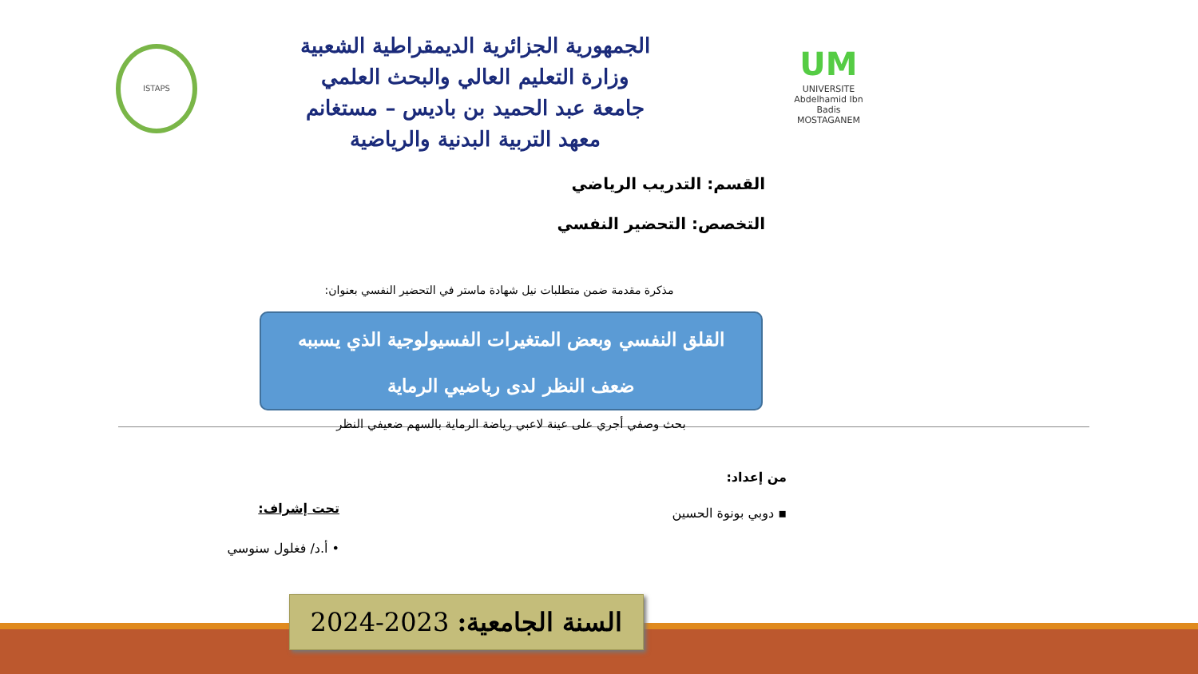ISTAPS
الجمهورية الجزائرية الديمقراطية الشعبية
وزارة التعليم العالي والبحث العلمي
جامعة عبد الحميد بن باديس – مستغانم
معهد التربية البدنية والرياضية
UM
UNIVERSITE
Abdelhamid Ibn Badis
MOSTAGANEM
القسم: التدريب الرياضي
التخصص: التحضير النفسي
مذكرة مقدمة ضمن متطلبات نيل شهادة ماستر في التحضير النفسي بعنوان:
القلق النفسي وبعض المتغيرات الفسيولوجية الذي يسببه
ضعف النظر لدى رياضيي الرماية
بحث وصفي أجري على عينة لاعبي رياضة الرماية بالسهم ضعيفي النظر
من إعداد:
▪ دوبي بونوة الحسين
تحت إشراف:
• أ.د/ فغلول سنوسي
السنة الجامعية: 2023-2024